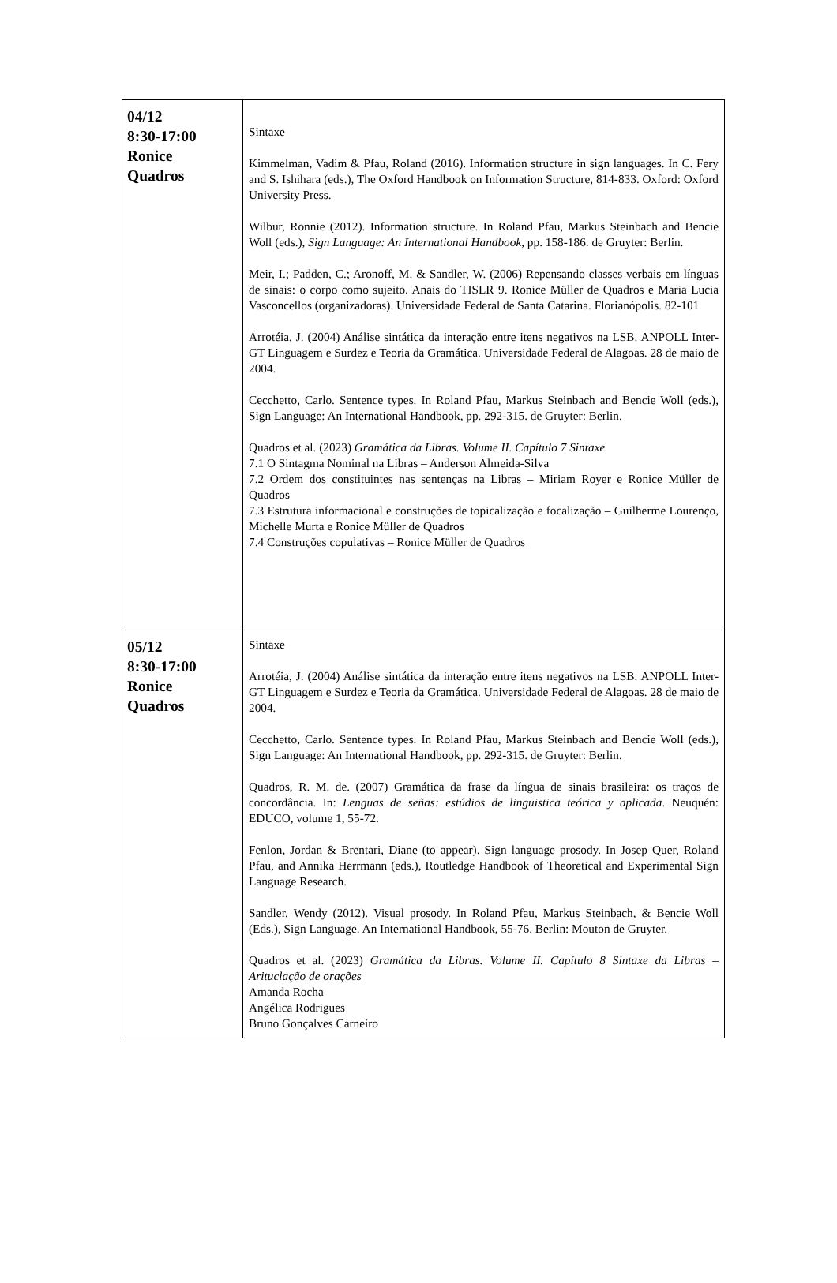| 04/12 8:30-17:00 Ronice Quadros | Sintaxe Kimmelman, Vadim & Pfau, Roland (2016). Information structure in sign languages. In C. Fery and S. Ishihara (eds.), The Oxford Handbook on Information Structure, 814-833. Oxford: Oxford University Press. Wilbur, Ronnie (2012). Information structure. In Roland Pfau, Markus Steinbach and Bencie Woll (eds.), Sign Language: An International Handbook , pp. 158-186. de Gruyter: Berlin. Meir, I.; Padden, C.; Aronoff, M. & Sandler, W. (2006) Repensando classes verbais em línguas de sinais: o corpo como sujeito. Anais do TISLR 9. Ronice Müller de Quadros e Maria Lucia Vasconcellos (organizadoras). Universidade Federal de Santa Catarina. Florianópolis. 82-101 Arrotéia, J. (2004) Análise sintática da interação entre itens negativos na LSB. ANPOLL Inter-GT Linguagem e Surdez e Teoria da Gramática. Universidade Federal de Alagoas. 28 de maio de 2004. Cecchetto, Carlo. Sentence types. In Roland Pfau, Markus Steinbach and Bencie Woll (eds.), Sign Language: An International Handbook, pp. 292-315. de Gruyter: Berlin. Quadros et al. (2023) Gramática da Libras. Volume II. Capítulo 7 Sintaxe 7.1 O Sintagma Nominal na Libras – Anderson Almeida-Silva 7.2 Ordem dos constituintes nas sentenças na Libras – Miriam Royer e Ronice Müller de Quadros 7.3 Estrutura informacional e construções de topicalização e focalização – Guilherme Lourenço, Michelle Murta e Ronice Müller de Quadros 7.4 Construções copulativas – Ronice Müller de Quadros |
| 05/12 8:30-17:00 Ronice Quadros | Sintaxe Arrotéia, J. (2004) Análise sintática da interação entre itens negativos na LSB. ANPOLL Inter-GT Linguagem e Surdez e Teoria da Gramática. Universidade Federal de Alagoas. 28 de maio de 2004. Cecchetto, Carlo. Sentence types. In Roland Pfau, Markus Steinbach and Bencie Woll (eds.), Sign Language: An International Handbook, pp. 292-315. de Gruyter: Berlin. Quadros, R. M. de. (2007) Gramática da frase da língua de sinais brasileira: os traços de concordância. In: Lenguas de señas: estúdios de linguistica teórica y aplicada . Neuquén: EDUCO, volume 1, 55-72. Fenlon, Jordan & Brentari, Diane (to appear). Sign language prosody. In Josep Quer, Roland Pfau, and Annika Herrmann (eds.), Routledge Handbook of Theoretical and Experimental Sign Language Research. Sandler, Wendy (2012). Visual prosody. In Roland Pfau, Markus Steinbach, & Bencie Woll (Eds.), Sign Language. An International Handbook, 55-76. Berlin: Mouton de Gruyter. Quadros et al. (2023) Gramática da Libras. Volume II. Capítulo 8 Sintaxe da Libras – Arituclação de orações Amanda Rocha Angélica Rodrigues Bruno Gonçalves Carneiro |